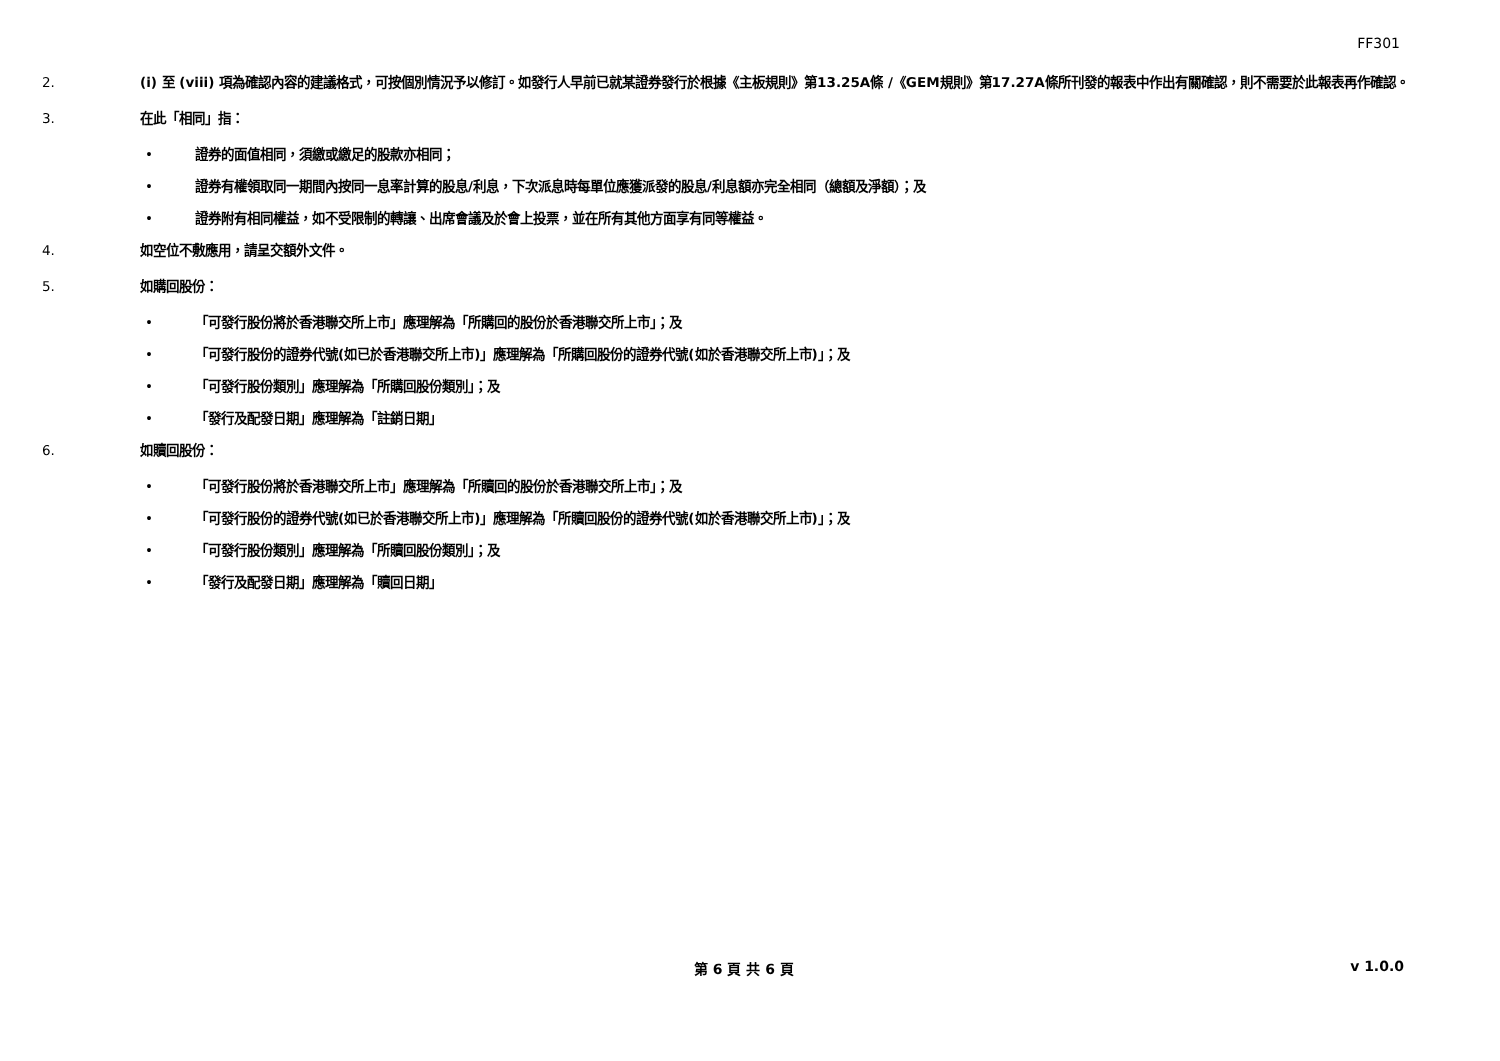FF301
2. (i) 至 (viii) 項為確認內容的建議格式，可按個別情況予以修訂。如發行人早前已就某證券發行於根據《主板規則》第13.25A條 /《GEM規則》第17.27A條所刊發的報表中作出有關確認，則不需要於此報表再作確認。
3. 在此「相同」指：
• 證券的面值相同，須繳或繳足的股款亦相同；
• 證券有權領取同一期間內按同一息率計算的股息/利息，下次派息時每單位應獲派發的股息/利息額亦完全相同（總額及淨額）；及
• 證券附有相同權益，如不受限制的轉讓、出席會議及於會上投票，並在所有其他方面享有同等權益。
4. 如空位不敷應用，請呈交額外文件。
5. 如購回股份：
• 「可發行股份將於香港聯交所上市」應理解為「所購回的股份於香港聯交所上市」；及
• 「可發行股份的證券代號(如已於香港聯交所上市)」應理解為「所購回股份的證券代號(如於香港聯交所上市)」；及
• 「可發行股份類別」應理解為「所購回股份類別」；及
• 「發行及配發日期」應理解為「註銷日期」
6. 如贖回股份：
• 「可發行股份將於香港聯交所上市」應理解為「所贖回的股份於香港聯交所上市」；及
• 「可發行股份的證券代號(如已於香港聯交所上市)」應理解為「所贖回股份的證券代號(如於香港聯交所上市)」；及
• 「可發行股份類別」應理解為「所贖回股份類別」；及
• 「發行及配發日期」應理解為「贖回日期」
第 6 頁 共 6 頁 v 1.0.0